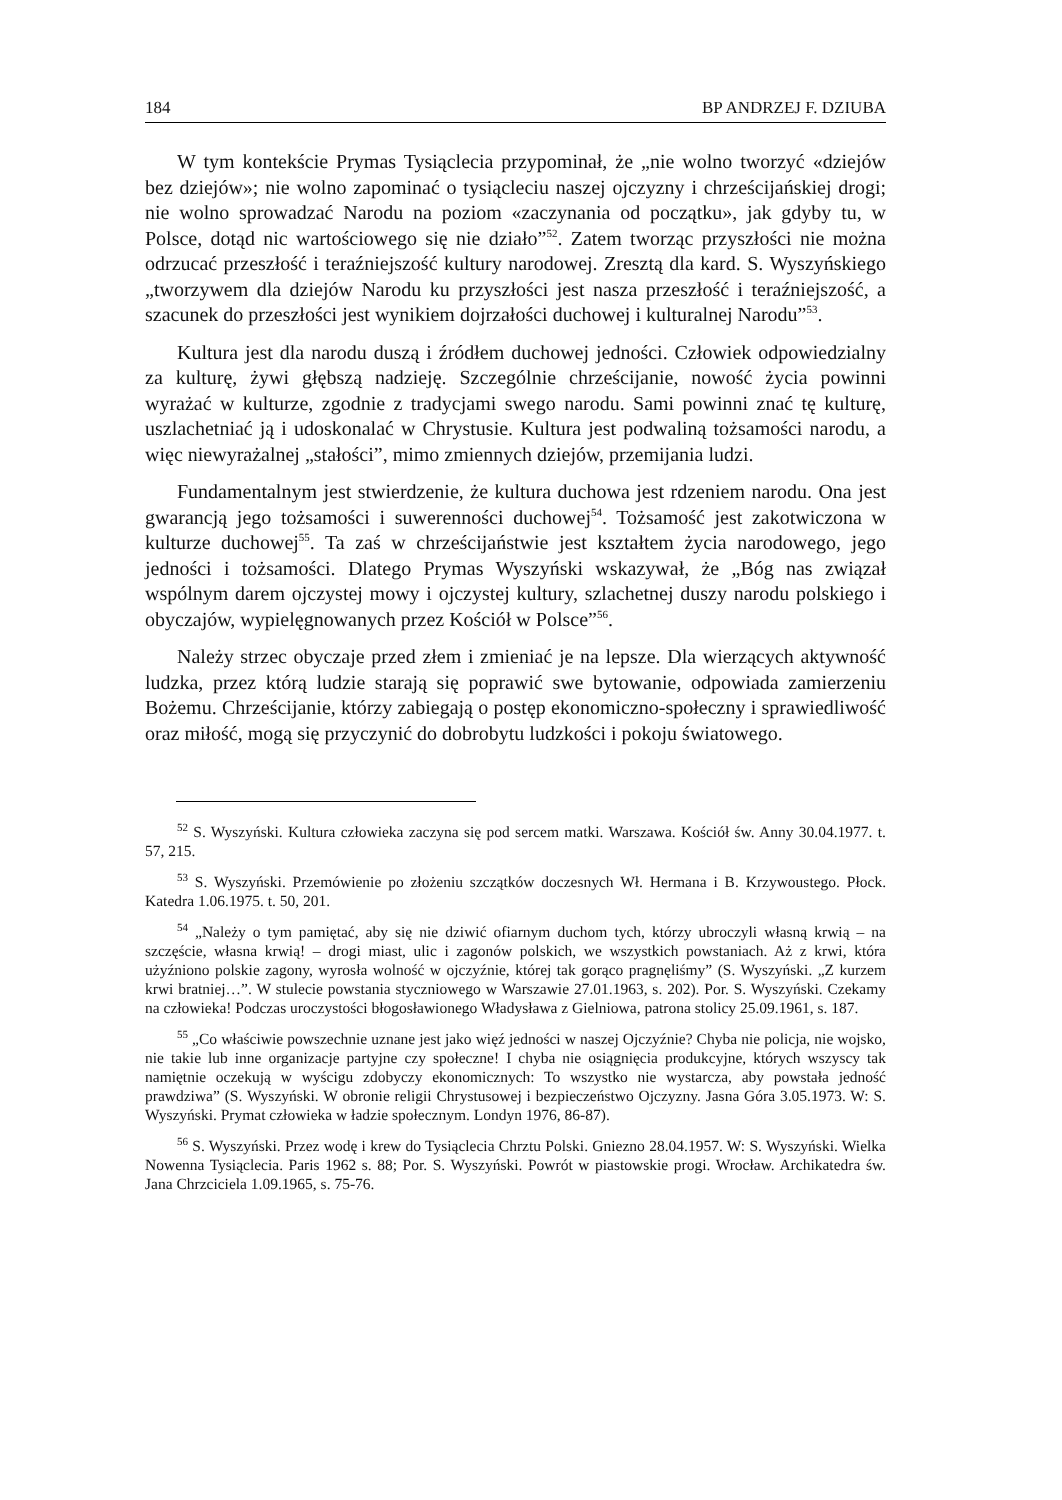184 BP ANDRZEJ F. DZIUBA
W tym kontekście Prymas Tysiąclecia przypominał, że „nie wolno tworzyć «dziejów bez dziejów»; nie wolno zapominać o tysiącleciu naszej ojczyzny i chrześcijańskiej drogi; nie wolno sprowadzać Narodu na poziom «zaczynania od początku», jak gdyby tu, w Polsce, dotąd nic wartościowego się nie działo”<sup>52</sup>. Zatem tworząc przyszłości nie można odrzucać przeszłość i teraźniejszość kultury narodowej. Zresztą dla kard. S. Wyszyńskiego „tworzywem dla dziejów Narodu ku przyszłości jest nasza przeszłość i teraźniejszość, a szacunek do przeszłości jest wynikiem dojrzałości duchowej i kulturalnej Narodu”<sup>53</sup>.
Kultura jest dla narodu duszą i źródłem duchowej jedności. Człowiek odpowiedzialny za kulturę, żywi głębszą nadzieję. Szczególnie chrześcijanie, nowość życia powinni wyrażać w kulturze, zgodnie z tradycjami swego narodu. Sami powinni znać tę kulturę, uszlachetniać ją i udoskonalać w Chrystusie. Kultura jest podwaliną tożsamości narodu, a więc niewyrażalnej „stałości”, mimo zmiennych dziejów, przemijania ludzi.
Fundamentalnym jest stwierdzenie, że kultura duchowa jest rdzeniem narodu. Ona jest gwarancją jego tożsamości i suwerenności duchowej<sup>54</sup>. Tożsamość jest zakotwiczona w kulturze duchowej<sup>55</sup>. Ta zaś w chrześcijaństwie jest kształtem życia narodowego, jego jedności i tożsamości. Dlatego Prymas Wyszyński wskazywał, że „Bóg nas związał wspólnym darem ojczystej mowy i ojczystej kultury, szlachetnej duszy narodu polskiego i obyczajów, wypielęgnowanych przez Kościół w Polsce”<sup>56</sup>.
Należy strzec obyczaje przed złem i zmieniać je na lepsze. Dla wierzących aktywność ludzka, przez którą ludzie starają się poprawić swe bytowanie, odpowiada zamierzeniu Bożemu. Chrześcijanie, którzy zabiegają o postęp ekonomiczno-społeczny i sprawiedliwość oraz miłość, mogą się przyczynić do dobrobytu ludzkości i pokoju światowego.
<sup>52</sup> S. Wyszyński. Kultura człowieka zaczyna się pod sercem matki. Warszawa. Kościół św. Anny 30.04.1977. t. 57, 215.
<sup>53</sup> S. Wyszyński. Przemówienie po złożeniu szczątków doczesnych Wł. Hermana i B. Krzywoustego. Płock. Katedra 1.06.1975. t. 50, 201.
<sup>54</sup> „Należy o tym pamiętać, aby się nie dziwić ofiarnym duchom tych, którzy ubroczyli własną krwią – na szczęście, własna krwią! – drogi miast, ulic i zagonów polskich, we wszystkich powstaniach. Aż z krwi, która użyźniono polskie zagony, wyrosła wolność w ojczyźnie, której tak gorąco pragnęliśmy” (S. Wyszyński. „Z kurzem krwi bratniej…”. W stulecie powstania styczniowego w Warszawie 27.01.1963, s. 202). Por. S. Wyszyński. Czekamy na człowieka! Podczas uroczystości błogosławionego Władysława z Gielniowa, patrona stolicy 25.09.1961, s. 187.
<sup>55</sup> „Co właściwie powszechnie uznane jest jako więź jedności w naszej Ojczyźnie? Chyba nie policja, nie wojsko, nie takie lub inne organizacje partyjne czy społeczne! I chyba nie osiągnięcia produkcyjne, których wszyscy tak namiętnie oczekują w wyścigu zdobyczy ekonomicznych: To wszystko nie wystarcza, aby powstała jedność prawdziwa” (S. Wyszyński. W obronie religii Chrystusowej i bezpieczeństwo Ojczyzny. Jasna Góra 3.05.1973. W: S. Wyszyński. Prymat człowieka w ładzie społecznym. Londyn 1976, 86-87).
<sup>56</sup> S. Wyszyński. Przez wodę i krew do Tysiąclecia Chrztu Polski. Gniezno 28.04.1957. W: S. Wyszyński. Wielka Nowenna Tysiąclecia. Paris 1962 s. 88; Por. S. Wyszyński. Powrót w piastowskie progi. Wrocław. Archikatedra św. Jana Chrzciciela 1.09.1965, s. 75-76.